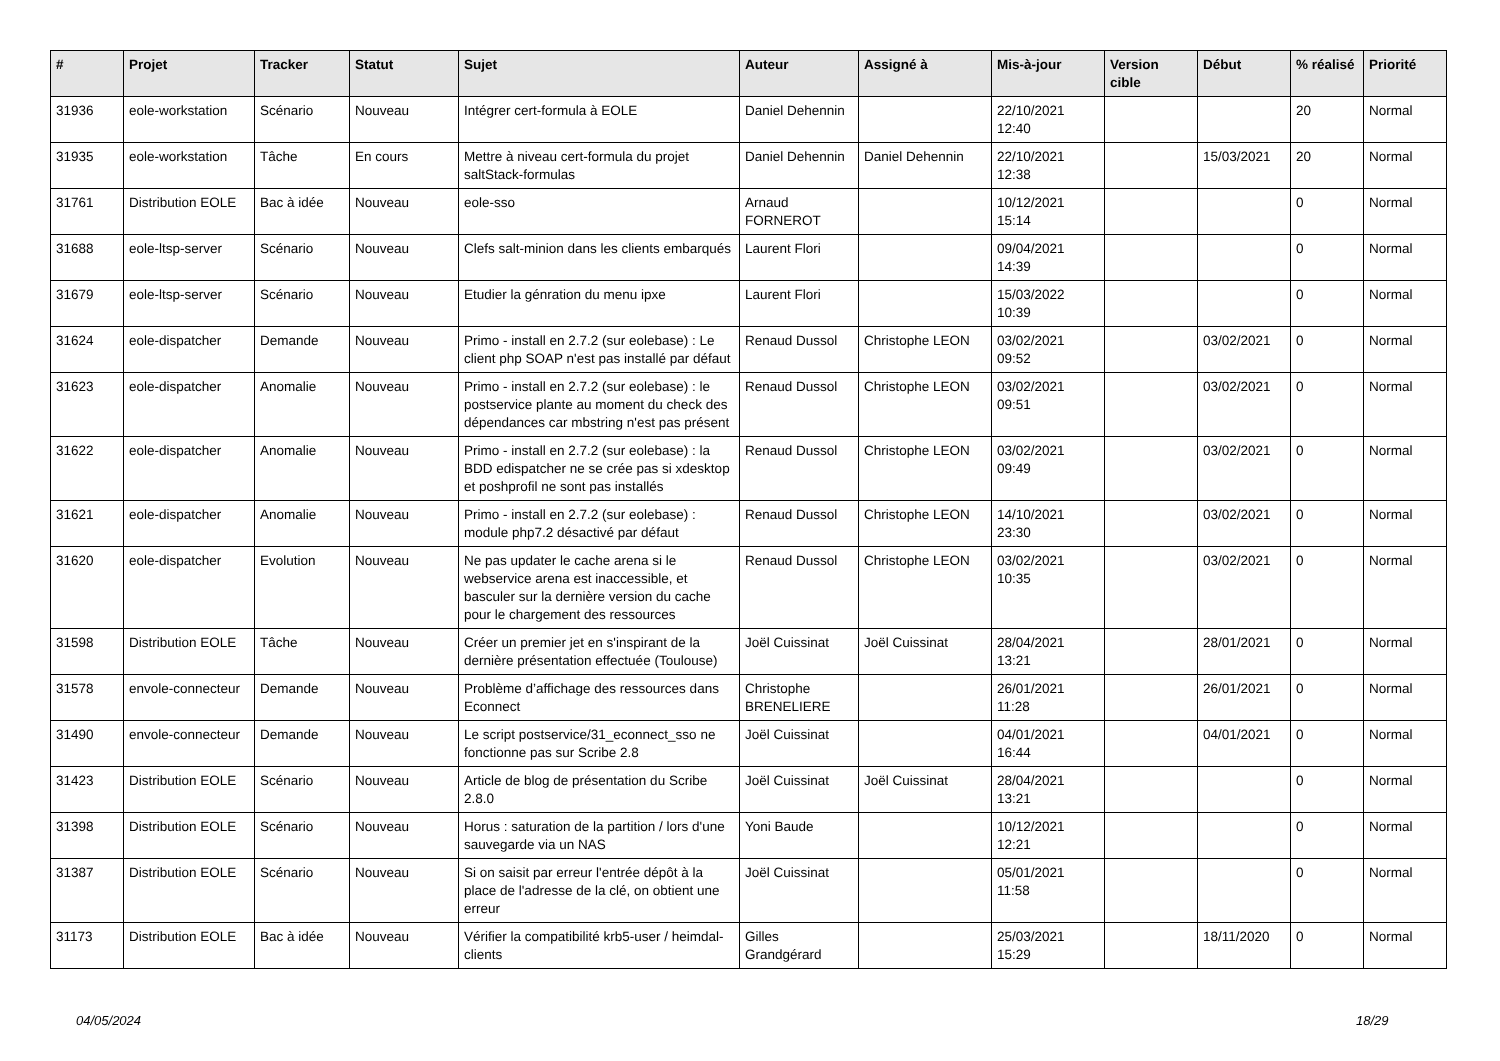| # | Projet | Tracker | Statut | Sujet | Auteur | Assigné à | Mis-à-jour | Version cible | Début | % réalisé | Priorité |
| --- | --- | --- | --- | --- | --- | --- | --- | --- | --- | --- | --- |
| 31936 | eole-workstation | Scénario | Nouveau | Intégrer cert-formula à EOLE | Daniel Dehennin | | 22/10/2021 12:40 | | | 20 | Normal |
| 31935 | eole-workstation | Tâche | En cours | Mettre à niveau cert-formula du projet saltStack-formulas | Daniel Dehennin | Daniel Dehennin | 22/10/2021 12:38 | | 15/03/2021 | 20 | Normal |
| 31761 | Distribution EOLE | Bac à idée | Nouveau | eole-sso | Arnaud FORNEROT | | 10/12/2021 15:14 | | | 0 | Normal |
| 31688 | eole-ltsp-server | Scénario | Nouveau | Clefs salt-minion dans les clients embarqués | Laurent Flori | | 09/04/2021 14:39 | | | 0 | Normal |
| 31679 | eole-ltsp-server | Scénario | Nouveau | Etudier la génration du menu ipxe | Laurent Flori | | 15/03/2022 10:39 | | | 0 | Normal |
| 31624 | eole-dispatcher | Demande | Nouveau | Primo - install en 2.7.2 (sur eolebase) : Le client php SOAP n'est pas installé par défaut | Renaud Dussol | Christophe LEON | 03/02/2021 09:52 | | 03/02/2021 | 0 | Normal |
| 31623 | eole-dispatcher | Anomalie | Nouveau | Primo - install en 2.7.2 (sur eolebase) : le postservice plante au moment du check des dépendances car mbstring n'est pas présent | Renaud Dussol | Christophe LEON | 03/02/2021 09:51 | | 03/02/2021 | 0 | Normal |
| 31622 | eole-dispatcher | Anomalie | Nouveau | Primo - install en 2.7.2 (sur eolebase) : la BDD edispatcher ne se crée pas si xdesktop et poshprofil ne sont pas installés | Renaud Dussol | Christophe LEON | 03/02/2021 09:49 | | 03/02/2021 | 0 | Normal |
| 31621 | eole-dispatcher | Anomalie | Nouveau | Primo - install en 2.7.2 (sur eolebase) : module php7.2 désactivé par défaut | Renaud Dussol | Christophe LEON | 14/10/2021 23:30 | | 03/02/2021 | 0 | Normal |
| 31620 | eole-dispatcher | Evolution | Nouveau | Ne pas updater le cache arena si le webservice arena est inaccessible, et basculer sur la dernière version du cache pour le chargement des ressources | Renaud Dussol | Christophe LEON | 03/02/2021 10:35 | | 03/02/2021 | 0 | Normal |
| 31598 | Distribution EOLE | Tâche | Nouveau | Créer un premier jet en s'inspirant de la dernière présentation effectuée (Toulouse) | Joël Cuissinat | Joël Cuissinat | 28/04/2021 13:21 | | 28/01/2021 | 0 | Normal |
| 31578 | envole-connecteur | Demande | Nouveau | Problème d’affichage des ressources dans Econnect | Christophe BRENELIERE | | 26/01/2021 11:28 | | 26/01/2021 | 0 | Normal |
| 31490 | envole-connecteur | Demande | Nouveau | Le script postservice/31_econnect_sso ne fonctionne pas sur Scribe 2.8 | Joël Cuissinat | | 04/01/2021 16:44 | | 04/01/2021 | 0 | Normal |
| 31423 | Distribution EOLE | Scénario | Nouveau | Article de blog de présentation du Scribe 2.8.0 | Joël Cuissinat | Joël Cuissinat | 28/04/2021 13:21 | | | 0 | Normal |
| 31398 | Distribution EOLE | Scénario | Nouveau | Horus : saturation de la partition / lors d'une sauvegarde via un NAS | Yoni Baude | | 10/12/2021 12:21 | | | 0 | Normal |
| 31387 | Distribution EOLE | Scénario | Nouveau | Si on saisit par erreur l'entrée dépôt à la place de l'adresse de la clé, on obtient une erreur | Joël Cuissinat | | 05/01/2021 11:58 | | | 0 | Normal |
| 31173 | Distribution EOLE | Bac à idée | Nouveau | Vérifier la compatibilité krb5-user / heimdal-clients | Gilles Grandgérard | | 25/03/2021 15:29 | | 18/11/2020 | 0 | Normal |
04/05/2024 18/29